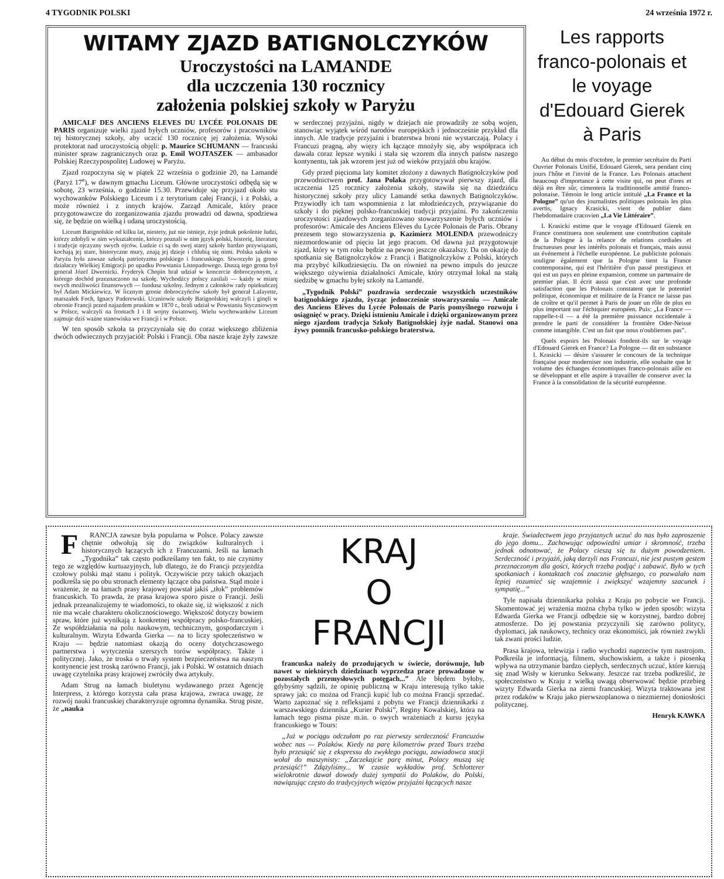4 TYGODNIK POLSKI 24 września 1972 r.
WITAMY ZJAZD BATIGNOLCZYKÓW
Uroczystości na LAMANDE
dla uczczenia 130 rocznicy
założenia polskiej szkoły w Paryżu
AMICALF DES ANCIENS ELEVES DU LYCÉE POLONAIS DE PARIS organizuje wielki zjazd byłych uczniów, profesorów i pracowników tej historycznej szkoły, aby uczcić 130 rocznicę jej założenia. Wysoki protektorat nad uroczystością objęli: p. Maurice SCHUMANN — francuski minister spraw zagranicznych oraz p. Emil WOJTASZEK — ambasador Polskiej Rzeczypospolitej Ludowej w Paryżu.
Zjazd rozpoczyna się w piątek 22 września o godzinie 20, na Lamandé (Paryż 17<sup>e</sup>), w dawnym gmachu Liceum. Główne uroczystości odbędą się w sobotę, 23 września, o godzinie 15.30. Przewiduje się przyjazd około stu wychowanków Polskiego Liceum i z terytorium całej Francji, i z Polski, a może również i z innych krajów. Zarząd Amicale, który prace przygotowawcze do zorganizowania zjazdu prowadzi od dawna, spodziewa się, że będzie on wielką i udaną uroczystością.
Liceum Batignolskie od kilku lat, niestety, już nie istnieje, żyje jednak pokolenie ludzi, którzy zdobyli w nim wykształcenie, którzy poznali w nim język polski, historię, literaturę i tradycje ojczyzny swych ojców. Ludzie ci są do swej starej szkoły bardzo przywiązani, kochają jej stare, historyczne mury, znają jej dzieje i chlubią się nimi. Polska szkoła w Paryżu była zawsze szkołą patriotyzmu polskiego i francuskiego. Stworzyło ją grono działaczy Wielkiej Emigracji po upadku Powstania Listopadowego. Duszą tego grona był generał Józef Dwernicki. Fryderyk Chopin brał udział w koncercie dobroczynnym, z którego dochód przeznaczono na szkołę. Wychodźcy polscy zasilali — każdy w miarę swych możliwości finansowych — fundusz szkolny. Jednym z członków rady opiekuńczej był Adam Mickiewicz. W licznym gronie dobroczyńców szkoły był generał Lafayette, marszałek Foch, Ignacy Paderewski. Uczniowie szkoły Batignolskiej walczyli i ginęli w obronie Francji przed najazdem pruskim w 1870 r., brali udział w Powstaniu Styczniowym w Polsce, walczyli na frontach I i II wojny światowej. Wielu wychowanków Liceum zajmuje dziś ważne stanowiska we Francji i w Polsce.
W ten sposób szkoła ta przyczyniała się do coraz większego zbliżenia dwóch odwiecznych przyjaciół: Polski i Francji. Oba nasze kraje żyły zawsze w serdecznej przyjaźni, nigdy w dziejach nie prowadziły ze sobą wojen, stanowiąc wyjątek wśród narodów europejskich i jednocześnie przykład dla innych. Ale tradycje przyjaźni i braterstwa broni nie wystarczają. Polacy i Francuzi pragną, aby więzy ich łączące mnożyły się, aby współpraca ich dawała coraz lepsze wyniki i stała się wzorem dla innych państw naszego kontynentu, tak jak wzorem jest już od wieków przyjaźń obu krajów.
Gdy przed pięcioma laty komitet złożony z dawnych Batignolczyków pod przewodnictwem prof. Jana Polaka przygotowywał pierwszy zjazd, dla uczczenia 125 rocznicy założenia szkoły, stawiła się na dziedzińcu historycznej szkoły przy ulicy Lamandé setka dawnych Batignolczyków. Przywiodły ich tam wspomnienia z lat młodzieńczych, przywiązanie do szkoły i do pięknej polsko-francuskiej tradycji przyjaźni. Po zakończeniu uroczystości zjazdowych zorganizowano stowarzyszenie byłych uczniów i profesorów: Amicale des Anciens Elèves du Lycée Polonais de Paris. Obrany prezesem tego stowarzyszenia p. Kazimierz MOLENDA przewodniczy niezmordowanie od pięciu lat jego pracom. Od dawna już przygotowuje zjazd, który w tym roku będzie na pewno jeszcze okazalszy. Da on okazję do spotkania się Batignolczyków z Francji i Batignolczyków z Polski, których ma przybyć kilkudziesięciu. Da on również na pewno impuls do jeszcze większego ożywienia działalności Amicale, który otrzymał lokal na stałą siedzibę w gmachu byłej szkoły na Lamandé.
„Tygodnik Polski” pozdrawia serdecznie wszystkich uczestników batignolskiego zjazdu, życząc jednocześnie stowarzyszeniu — Amicale des Anciens Elèves du Lycée Polonais de Paris pomyślnego rozwoju i osiągnięć w pracy. Dzięki istnieniu Amicale i dzięki organizowanym przez niego zjazdom tradycja Szkoły Batignolskiej żyje nadal. Stanowi ona żywy pomnik francusko-polskiego braterstwa.
Les rapports franco-polonais et le voyage d'Edouard Gierek à Paris
Au début du mois d'octobre, le premier secrétaire du Parti Ouvrier Polonais Unifié, Edouard Gierek, sera pendant cinq jours l'hôte et l'invité de la France. Les Polonais attachent beaucoup d'importance à cette visite qui, on peut d'ores et déjà en être sûr, cimentera la traditionnelle amitié franco-polonaise. Témoin le long article intitulé „La France et la Pologne” qu'un des journalistes politiques polonais les plus avertis, Ignacy Krasicki, vient de publier dans l'hebdomadaire cracovien „La Vie Littéraire”.
I. Krasicki estime que le voyage d'Edouard Gierek en France constituera non seulement une contribution capitale de la Pologne à la relance de relations cordiales et fructueuses pour les intérêts polonais et français, mais aussi un événement à l'échelle européenne. Le publiciste polonais souligne également que la Pologne tient la France contemporaine, qui est l'héritière d'un passé prestigieux et qui est un pays en pleine expansion, comme un partenaire de premier plan. Il écrit aussi que c'est avec une profonde satisfaction que les Polonais constatent que le potentiel politique, économique et militaire de la France ne laisse pas de croître et qu'il permet à Paris de jouer un rôle de plus en plus important sur l'échiquier européen. Puis: „La France — rappelle-t-il — a été la première puissance occidentale à prendre le parti de considérer la frontière Oder-Neisse comme intangible. C'est un fait que nous n'oublierons pas”.
Quels espoirs les Polonais fondent-ils sur le voyage d'Edouard Gierek en France? La Pologne — dit en substance I. Krasicki — désire s'assurer le concours de la technique française pour moderniser son industrie, elle souhaite que le volume des échanges économiques franco-polonais aille en se développant et elle aspire à travailler de conserve avec la France à la consolidation de la sécurité européenne.
FRANCJA zawsze była popularna w Polsce. Polacy zawsze chętnie odwołują się do związków kulturalnych i historycznych łączących ich z Francuzami. Jeśli na łamach „Tygodnika” tak często podkreślamy ten fakt, to nie czynimy tego ze względów kurtuazyjnych, lub dlatego, że do Francji przyjeżdża czołowy polski mąż stanu i polityk. Oczywiście przy takich okazjach podkreśla się po obu stronach elementy łączące oba państwa. Stąd może i wrażenie, że na łamach prasy krajowej powstał jakiś „tłok” problemów francuskich. To prawda, że prasa krajowa sporo pisze o Francji. Jeśli jednak przeanalizujemy te wiadomości, to okaże się, iż większość z nich nie ma wcale charakteru okolicznościowego. Większość dotyczy bowiem spraw, które już wynikają z konkretnej współpracy polsko-francuskiej. Ze współdziałania na polu naukowym, technicznym, gospodarczym i kulturalnym. Wizyta Edwarda Gierka — na to liczy społeczeństwo w Kraju — będzie natomiast okazją do oceny dotychczasowego partnerstwa i wytyczenia szerszych torów współpracy. Także i politycznej. Jako, że troska o trwały system bezpieczeństwa na naszym kontynencie jest troską zarówno Francji, jak i Polski. W ostatnich dniach uwagę czytelnika prasy krajowej zwróciły dwa artykuły.
Adam Strug na łamach biuletynu wydawanego przez Agencję Interpress, z którego korzysta cała prasa krajowa, zwraca uwagę, że rozwój nauki francuskiej charakteryzuje ogromna dynamika. Strug pisze, że „nauka
KRAJ
O
FRANCJI
francuska należy do przodujących w świecie, dorównuje, lub nawet w niektórych dziedzinach wyprzedza prace prowadzone w pozostałych przemysłowych potęgach...” Ale błędem byłoby, gdybyśmy sądzili, że opinię publiczną w Kraju interesują tylko takie sprawy jak: co można od Francji kupić lub co można Francji sprzedać. Warto zapoznać się z refleksjami z pobytu we Francji dziennikarki z warszawskiego dziennika „Kurier Polski”, Reginy Kowalskiej, która na łamach tego pisma pisze m.in. o swych wrażeniach z kursu języka francuskiego w Tours:
„Już w pociągu odczułam po raz pierwszy serdeczność Francuzów wobec nas — Polaków. Kiedy na parę kilometrów przed Tours trzeba było przesiąść się z ekspressu do zwykłego pociągu, zawiadowca stacji wołał do maszynisty: „Zaczekajcie parę minut, Polacy muszą się przesiąść!” Zdążyliśmy... W czasie wykładów prof. Schlotterer wielokrotnie dawał dowody dużej sympatii do Polaków, do Polski, nawiązując często do tradycyjnych więzów przyjaźni łączących nasze
kraje. Świadectwem jego przyjaznych uczuć do nas było zaproszenie do jego domu... Zachowując odpowiedni umiar i skromność, trzeba jednak odnotować, że Polacy cieszą się tu dużym powodzeniem. Serdeczność i przyjaźń, jaką darzyli nas Francuzi, nie jest pustym gestem przeznaczonym dla gości, których trzeba podjąć i zabawić. Było w tych spotkaniach i kontaktach coś znacznie głębszego, co pozwalało nam lepiej rozumieć się wzajemnie i zwiększyć wzajemny szacunek i sympatię...”
Tyle napisała dziennikarka polska z Kraju po pobycie we Francji. Skomentować jej wrażenia można chyba tylko w jeden sposób: wizyta Edwarda Gierka we Francji odbędzie się w korzystnej, bardzo dobrej atmosferze. Do jej powstania przyczynili się zarówno politycy, dyplomaci, jak naukowcy, technicy oraz ekonomiści, jak również zwykli tak zwani prości ludzie.
Prasa krajowa, telewizja i radio wychodzi naprzeciw tym nastrojom. Podkreśla je informacją, filmem, słuchowiskiem, a także i piosenką wpływa na utrzymanie bardzo ciepłych, serdecznych uczuć, które kierują się znad Wisły w kierunku Sekwany. Jeszcze raz trzeba podkreślić, że społeczeństwo w Kraju z wielką uwagą obserwować będzie przebieg wizyty Edwarda Gierka na ziemi francuskiej. Wizyta traktowana jest przez rodaków w Kraju jako pierwszoplanowa o niezmiernej doniosłości politycznej.
Henryk KAWKA